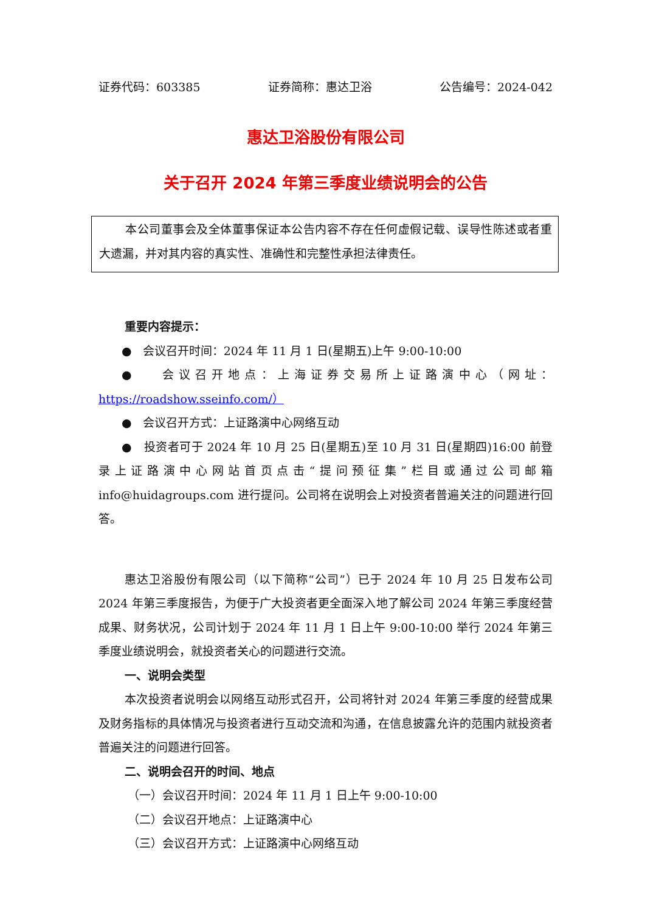证券代码：603385 证券简称：惠达卫浴 公告编号：2024-042
惠达卫浴股份有限公司
关于召开 2024 年第三季度业绩说明会的公告
本公司董事会及全体董事保证本公告内容不存在任何虚假记载、误导性陈述或者重大遗漏，并对其内容的真实性、准确性和完整性承担法律责任。
重要内容提示：
● 会议召开时间：2024 年 11 月 1 日(星期五)上午 9:00-10:00
● 会议召开地点：上海证券交易所上证路演中心（网址：https://roadshow.sseinfo.com/）
● 会议召开方式：上证路演中心网络互动
● 投资者可于 2024 年 10 月 25 日(星期五)至 10 月 31 日(星期四)16:00 前登录上证路演中心网站首页点击“提问预征集”栏目或通过公司邮箱 info@huidagroups.com 进行提问。公司将在说明会上对投资者普遍关注的问题进行回答。
惠达卫浴股份有限公司（以下简称“公司”）已于 2024 年 10 月 25 日发布公司 2024 年第三季度报告，为便于广大投资者更全面深入地了解公司 2024 年第三季度经营成果、财务状况，公司计划于 2024 年 11 月 1 日上午 9:00-10:00 举行 2024 年第三季度业绩说明会，就投资者关心的问题进行交流。
一、说明会类型
本次投资者说明会以网络互动形式召开，公司将针对 2024 年第三季度的经营成果及财务指标的具体情况与投资者进行互动交流和沟通，在信息披露允许的范围内就投资者普遍关注的问题进行回答。
二、说明会召开的时间、地点
（一）会议召开时间：2024 年 11 月 1 日上午 9:00-10:00
（二）会议召开地点：上证路演中心
（三）会议召开方式：上证路演中心网络互动